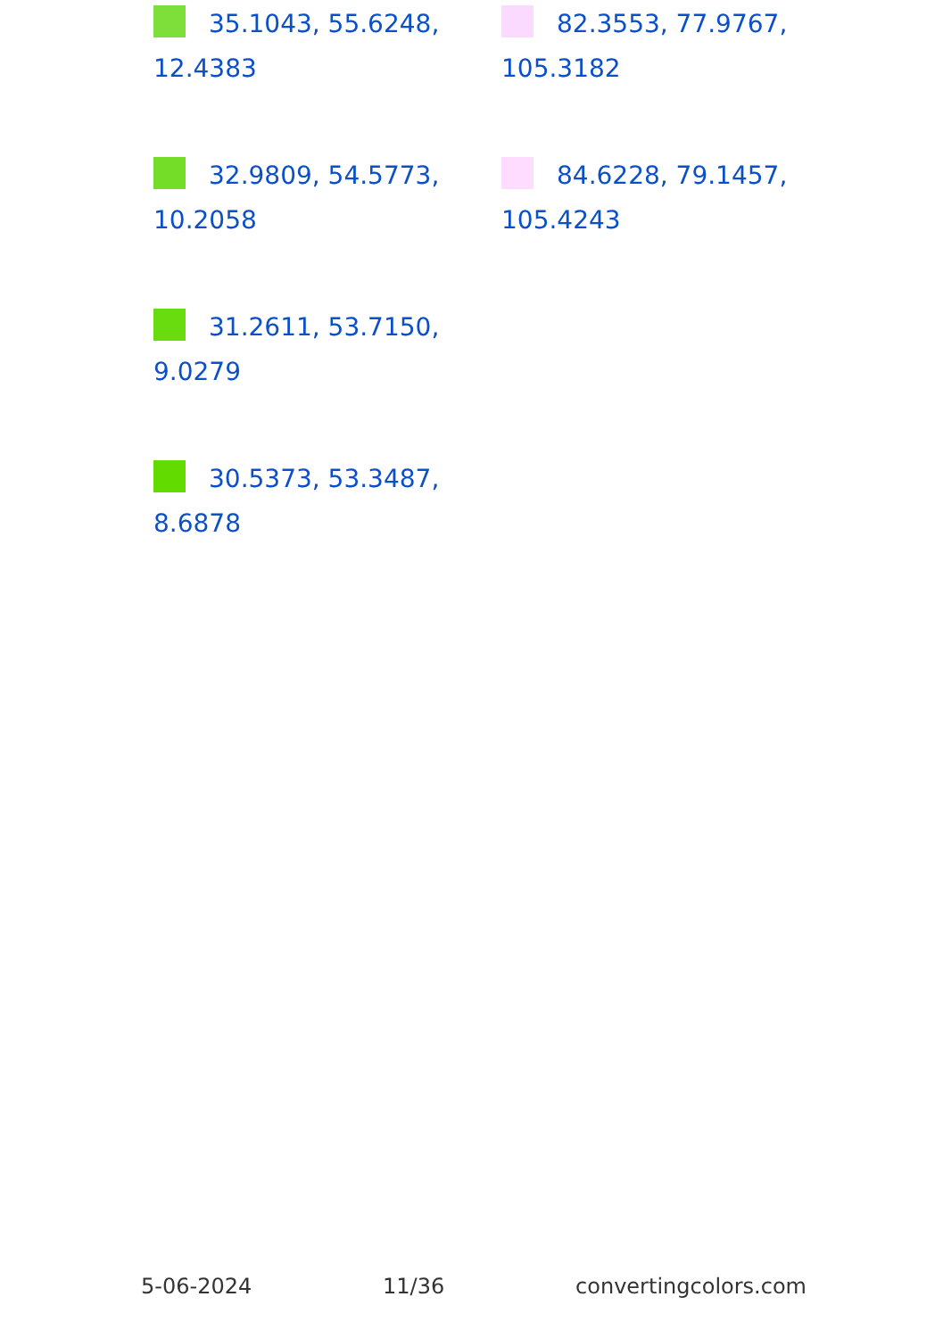35.1043, 55.6248, 12.4383
82.3553, 77.9767, 105.3182
32.9809, 54.5773, 10.2058
84.6228, 79.1457, 105.4243
31.2611, 53.7150, 9.0279
30.5373, 53.3487, 8.6878
5-06-2024 11/36 convertingcolors.com